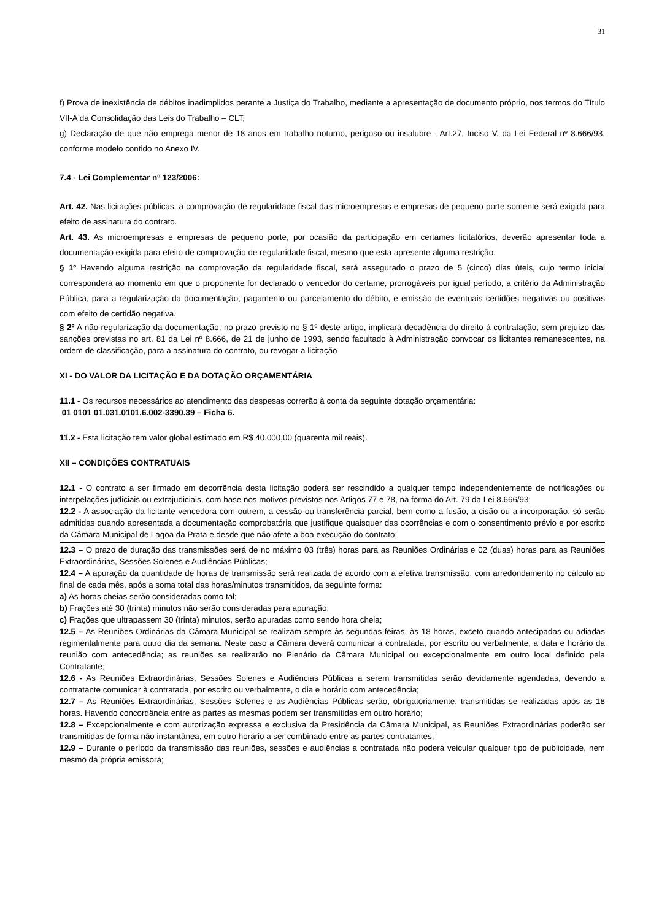31
f) Prova de inexistência de débitos inadimplidos perante a Justiça do Trabalho, mediante a apresentação de documento próprio, nos termos do Título VII-A da Consolidação das Leis do Trabalho – CLT;
g) Declaração de que não emprega menor de 18 anos em trabalho noturno, perigoso ou insalubre - Art.27, Inciso V, da Lei Federal nº 8.666/93, conforme modelo contido no Anexo IV.
7.4 - Lei Complementar nº 123/2006:
Art. 42. Nas licitações públicas, a comprovação de regularidade fiscal das microempresas e empresas de pequeno porte somente será exigida para efeito de assinatura do contrato.
Art. 43. As microempresas e empresas de pequeno porte, por ocasião da participação em certames licitatórios, deverão apresentar toda a documentação exigida para efeito de comprovação de regularidade fiscal, mesmo que esta apresente alguma restrição.
§ 1º Havendo alguma restrição na comprovação da regularidade fiscal, será assegurado o prazo de 5 (cinco) dias úteis, cujo termo inicial corresponderá ao momento em que o proponente for declarado o vencedor do certame, prorrogáveis por igual período, a critério da Administração Pública, para a regularização da documentação, pagamento ou parcelamento do débito, e emissão de eventuais certidões negativas ou positivas com efeito de certidão negativa.
§ 2º A não-regularização da documentação, no prazo previsto no § 1º deste artigo, implicará decadência do direito à contratação, sem prejuízo das sanções previstas no art. 81 da Lei nº 8.666, de 21 de junho de 1993, sendo facultado à Administração convocar os licitantes remanescentes, na ordem de classificação, para a assinatura do contrato, ou revogar a licitação
XI - DO VALOR DA LICITAÇÃO E DA DOTAÇÃO ORÇAMENTÁRIA
11.1 - Os recursos necessários ao atendimento das despesas correrão à conta da seguinte dotação orçamentária:
01 0101 01.031.0101.6.002-3390.39 – Ficha 6.
11.2 - Esta licitação tem valor global estimado em R$ 40.000,00 (quarenta mil reais).
XII – CONDIÇÕES CONTRATUAIS
12.1 - O contrato a ser firmado em decorrência desta licitação poderá ser rescindido a qualquer tempo independentemente de notificações ou interpelações judiciais ou extrajudiciais, com base nos motivos previstos nos Artigos 77 e 78, na forma do Art. 79 da Lei 8.666/93;
12.2 - A associação da licitante vencedora com outrem, a cessão ou transferência parcial, bem como a fusão, a cisão ou a incorporação, só serão admitidas quando apresentada a documentação comprobatória que justifique quaisquer das ocorrências e com o consentimento prévio e por escrito da Câmara Municipal de Lagoa da Prata e desde que não afete a boa execução do contrato;
12.3 – O prazo de duração das transmissões será de no máximo 03 (três) horas para as Reuniões Ordinárias e 02 (duas) horas para as Reuniões Extraordinárias, Sessões Solenes e Audiências Públicas;
12.4 – A apuração da quantidade de horas de transmissão será realizada de acordo com a efetiva transmissão, com arredondamento no cálculo ao final de cada mês, após a soma total das horas/minutos transmitidos, da seguinte forma:
a) As horas cheias serão consideradas como tal;
b) Frações até 30 (trinta) minutos não serão consideradas para apuração;
c) Frações que ultrapassem 30 (trinta) minutos, serão apuradas como sendo hora cheia;
12.5 – As Reuniões Ordinárias da Câmara Municipal se realizam sempre às segundas-feiras, às 18 horas, exceto quando antecipadas ou adiadas regimentalmente para outro dia da semana. Neste caso a Câmara deverá comunicar à contratada, por escrito ou verbalmente, a data e horário da reunião com antecedência; as reuniões se realizarão no Plenário da Câmara Municipal ou excepcionalmente em outro local definido pela Contratante;
12.6 - As Reuniões Extraordinárias, Sessões Solenes e Audiências Públicas a serem transmitidas serão devidamente agendadas, devendo a contratante comunicar à contratada, por escrito ou verbalmente, o dia e horário com antecedência;
12.7 – As Reuniões Extraordinárias, Sessões Solenes e as Audiências Públicas serão, obrigatoriamente, transmitidas se realizadas após as 18 horas. Havendo concordância entre as partes as mesmas podem ser transmitidas em outro horário;
12.8 – Excepcionalmente e com autorização expressa e exclusiva da Presidência da Câmara Municipal, as Reuniões Extraordinárias poderão ser transmitidas de forma não instantânea, em outro horário a ser combinado entre as partes contratantes;
12.9 – Durante o período da transmissão das reuniões, sessões e audiências a contratada não poderá veicular qualquer tipo de publicidade, nem mesmo da própria emissora;